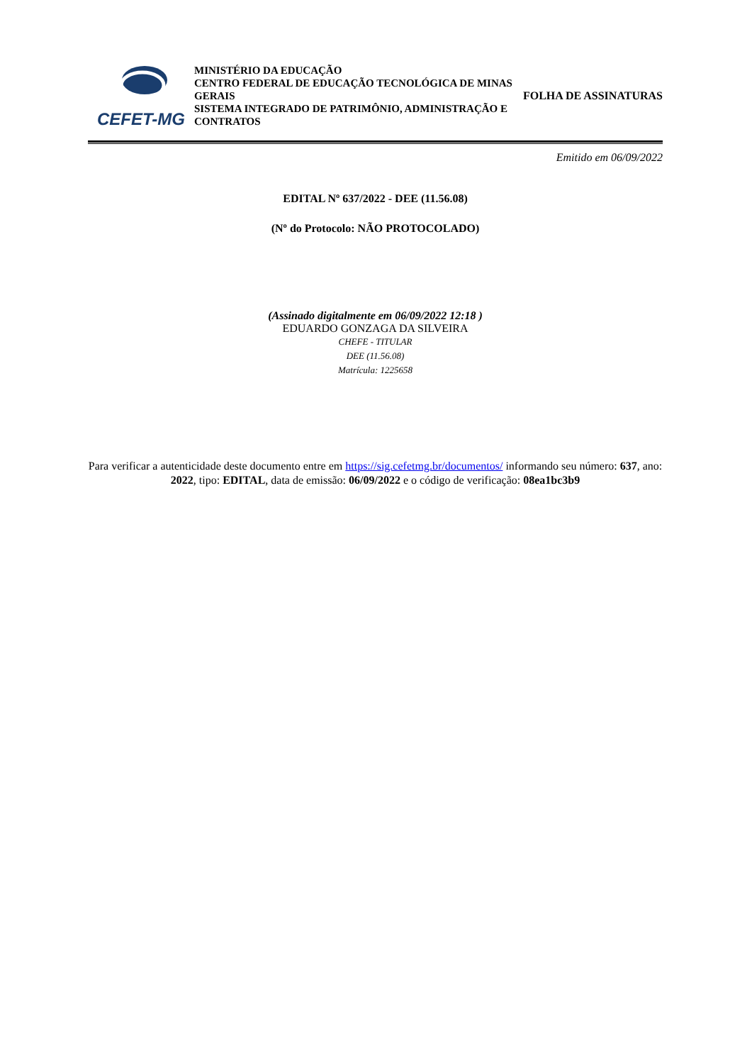CEFET-MG
MINISTÉRIO DA EDUCAÇÃO
CENTRO FEDERAL DE EDUCAÇÃO TECNOLÓGICA DE MINAS GERAIS
SISTEMA INTEGRADO DE PATRIMÔNIO, ADMINISTRAÇÃO E CONTRATOS
FOLHA DE ASSINATURAS
Emitido em 06/09/2022
EDITAL Nº 637/2022 - DEE (11.56.08)
(Nº do Protocolo: NÃO PROTOCOLADO)
(Assinado digitalmente em 06/09/2022 12:18 )
EDUARDO GONZAGA DA SILVEIRA
CHEFE - TITULAR
DEE (11.56.08)
Matrícula: 1225658
Para verificar a autenticidade deste documento entre em https://sig.cefetmg.br/documentos/ informando seu número: 637, ano: 2022, tipo: EDITAL, data de emissão: 06/09/2022 e o código de verificação: 08ea1bc3b9